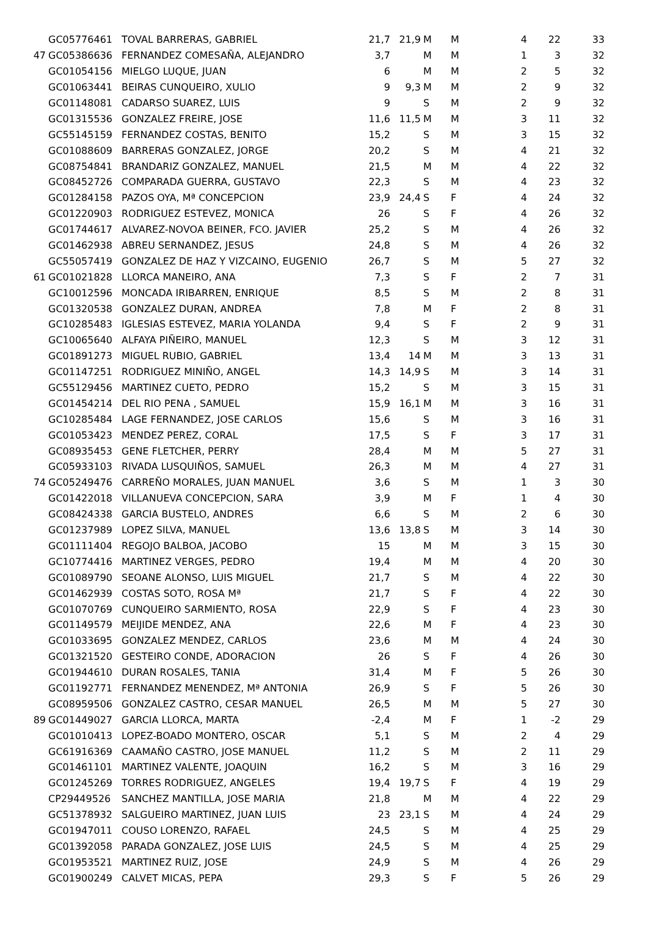| | GC05776461 | TOVAL BARRERAS, GABRIEL | 21,7 | 21,9 | M | M | 4 | 22 | 33 |
| 47 | GC05386636 | FERNANDEZ COMESAÑA, ALEJANDRO | 3,7 | | M | M | 1 | 3 | 32 |
| | GC01054156 | MIELGO LUQUE, JUAN | 6 | | M | M | 2 | 5 | 32 |
| | GC01063441 | BEIRAS CUNQUEIRO, XULIO | 9 | 9,3 | M | M | 2 | 9 | 32 |
| | GC01148081 | CADARSO SUAREZ, LUIS | 9 | | S | M | 2 | 9 | 32 |
| | GC01315536 | GONZALEZ FREIRE, JOSE | 11,6 | 11,5 | M | M | 3 | 11 | 32 |
| | GC55145159 | FERNANDEZ COSTAS, BENITO | 15,2 | | S | M | 3 | 15 | 32 |
| | GC01088609 | BARRERAS GONZALEZ, JORGE | 20,2 | | S | M | 4 | 21 | 32 |
| | GC08754841 | BRANDARIZ GONZALEZ, MANUEL | 21,5 | | M | M | 4 | 22 | 32 |
| | GC08452726 | COMPARADA GUERRA, GUSTAVO | 22,3 | | S | M | 4 | 23 | 32 |
| | GC01284158 | PAZOS OYA, Mª CONCEPCION | 23,9 | 24,4 | S | F | 4 | 24 | 32 |
| | GC01220903 | RODRIGUEZ ESTEVEZ, MONICA | 26 | | S | F | 4 | 26 | 32 |
| | GC01744617 | ALVAREZ-NOVOA BEINER, FCO. JAVIER | 25,2 | | S | M | 4 | 26 | 32 |
| | GC01462938 | ABREU SERNANDEZ, JESUS | 24,8 | | S | M | 4 | 26 | 32 |
| | GC55057419 | GONZALEZ DE HAZ Y VIZCAINO, EUGENIO | 26,7 | | S | M | 5 | 27 | 32 |
| 61 | GC01021828 | LLORCA MANEIRO, ANA | 7,3 | | S | F | 2 | 7 | 31 |
| | GC10012596 | MONCADA IRIBARREN, ENRIQUE | 8,5 | | S | M | 2 | 8 | 31 |
| | GC01320538 | GONZALEZ DURAN, ANDREA | 7,8 | | M | F | 2 | 8 | 31 |
| | GC10285483 | IGLESIAS ESTEVEZ, MARIA YOLANDA | 9,4 | | S | F | 2 | 9 | 31 |
| | GC10065640 | ALFAYA PIÑEIRO, MANUEL | 12,3 | | S | M | 3 | 12 | 31 |
| | GC01891273 | MIGUEL RUBIO, GABRIEL | 13,4 | 14 | M | M | 3 | 13 | 31 |
| | GC01147251 | RODRIGUEZ MINIÑO, ANGEL | 14,3 | 14,9 | S | M | 3 | 14 | 31 |
| | GC55129456 | MARTINEZ CUETO, PEDRO | 15,2 | | S | M | 3 | 15 | 31 |
| | GC01454214 | DEL RIO PENA , SAMUEL | 15,9 | 16,1 | M | M | 3 | 16 | 31 |
| | GC10285484 | LAGE FERNANDEZ, JOSE CARLOS | 15,6 | | S | M | 3 | 16 | 31 |
| | GC01053423 | MENDEZ PEREZ, CORAL | 17,5 | | S | F | 3 | 17 | 31 |
| | GC08935453 | GENE FLETCHER, PERRY | 28,4 | | M | M | 5 | 27 | 31 |
| | GC05933103 | RIVADA LUSQUIÑOS, SAMUEL | 26,3 | | M | M | 4 | 27 | 31 |
| 74 | GC05249476 | CARREÑO MORALES, JUAN MANUEL | 3,6 | | S | M | 1 | 3 | 30 |
| | GC01422018 | VILLANUEVA CONCEPCION, SARA | 3,9 | | M | F | 1 | 4 | 30 |
| | GC08424338 | GARCIA BUSTELO, ANDRES | 6,6 | | S | M | 2 | 6 | 30 |
| | GC01237989 | LOPEZ SILVA, MANUEL | 13,6 | 13,8 | S | M | 3 | 14 | 30 |
| | GC01111404 | REGOJO BALBOA, JACOBO | 15 | | M | M | 3 | 15 | 30 |
| | GC10774416 | MARTINEZ VERGES, PEDRO | 19,4 | | M | M | 4 | 20 | 30 |
| | GC01089790 | SEOANE ALONSO, LUIS MIGUEL | 21,7 | | S | M | 4 | 22 | 30 |
| | GC01462939 | COSTAS SOTO, ROSA Mª | 21,7 | | S | F | 4 | 22 | 30 |
| | GC01070769 | CUNQUEIRO SARMIENTO, ROSA | 22,9 | | S | F | 4 | 23 | 30 |
| | GC01149579 | MEIJIDE MENDEZ, ANA | 22,6 | | M | F | 4 | 23 | 30 |
| | GC01033695 | GONZALEZ MENDEZ, CARLOS | 23,6 | | M | M | 4 | 24 | 30 |
| | GC01321520 | GESTEIRO CONDE, ADORACION | 26 | | S | F | 4 | 26 | 30 |
| | GC01944610 | DURAN ROSALES, TANIA | 31,4 | | M | F | 5 | 26 | 30 |
| | GC01192771 | FERNANDEZ MENENDEZ, Mª ANTONIA | 26,9 | | S | F | 5 | 26 | 30 |
| | GC08959506 | GONZALEZ CASTRO, CESAR MANUEL | 26,5 | | M | M | 5 | 27 | 30 |
| 89 | GC01449027 | GARCIA LLORCA, MARTA | -2,4 | | M | F | 1 | -2 | 29 |
| | GC01010413 | LOPEZ-BOADO MONTERO, OSCAR | 5,1 | | S | M | 2 | 4 | 29 |
| | GC61916369 | CAAMAÑO CASTRO, JOSE MANUEL | 11,2 | | S | M | 2 | 11 | 29 |
| | GC01461101 | MARTINEZ VALENTE, JOAQUIN | 16,2 | | S | M | 3 | 16 | 29 |
| | GC01245269 | TORRES RODRIGUEZ, ANGELES | 19,4 | 19,7 | S | F | 4 | 19 | 29 |
| | CP29449526 | SANCHEZ MANTILLA, JOSE MARIA | 21,8 | | M | M | 4 | 22 | 29 |
| | GC51378932 | SALGUEIRO MARTINEZ, JUAN LUIS | 23 | 23,1 | S | M | 4 | 24 | 29 |
| | GC01947011 | COUSO LORENZO, RAFAEL | 24,5 | | S | M | 4 | 25 | 29 |
| | GC01392058 | PARADA GONZALEZ, JOSE LUIS | 24,5 | | S | M | 4 | 25 | 29 |
| | GC01953521 | MARTINEZ RUIZ, JOSE | 24,9 | | S | M | 4 | 26 | 29 |
| | GC01900249 | CALVET MICAS, PEPA | 29,3 | | S | F | 5 | 26 | 29 |